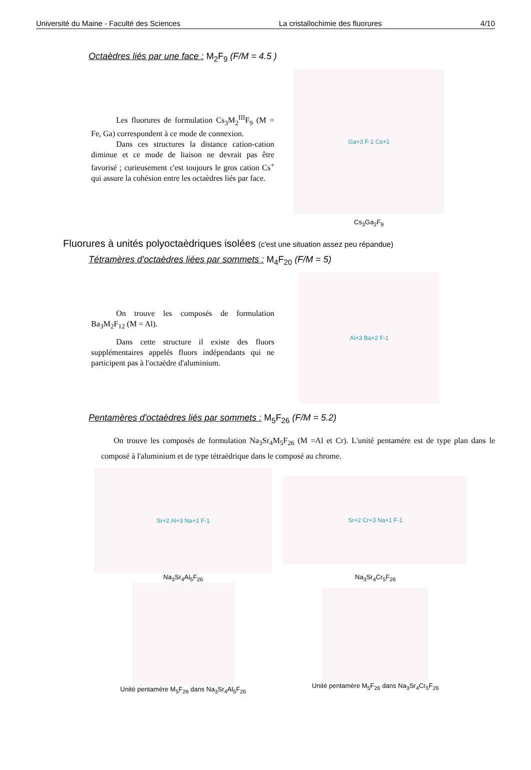Université du Maine - Faculté des Sciences La cristallochimie des fluorures 4/10
Octaèdres liés par une face : M<sub>2</sub>F<sub>9</sub> (F/M = 4.5 )
Les fluorures de formulation Cs<sub>3</sub>M<sub>2</sub><sup>III</sup>F<sub>9</sub> (M = Fe, Ga) correspondent à ce mode de connexion.
Dans ces structures la distance cation-cation diminue et ce mode de liaison ne devrait pas être favorisé ; curieusement c'est toujours le gros cation Cs<sup>+</sup> qui assure la cohésion entre les octaèdres liés par face.
Ga+3 F-1 Cs+1
Cs<sub>3</sub>Ga<sub>2</sub>F<sub>9</sub>
Fluorures à unités polyoctaèdriques isolées (c'est une situation assez peu répandue)
Tétramères d'octaèdres liées par sommets : M<sub>4</sub>F<sub>20</sub> (F/M = 5)
On trouve les composés de formulation Ba<sub>3</sub>M<sub>2</sub>F<sub>12</sub> (M = Al).
Dans cette structure il existe des fluors supplémentaires appelés fluors indépendants qui ne participent pas à l'octaèdre d'aluminium.
Al+3 Ba+2 F-1
Pentamères d'octaèdres liés par sommets : M<sub>5</sub>F<sub>26</sub> (F/M = 5.2)
On trouve les composés de formulation Na<sub>3</sub>Sr<sub>4</sub>M<sub>5</sub>F<sub>26</sub> (M =Al et Cr). L'unité pentamére est de type plan dans le composé à l'aluminium et de type tétraédrique dans le composé au chrome.
Sr+2 Al+3 Na+1 F-1
Na<sub>3</sub>Sr<sub>4</sub>Al<sub>5</sub>F<sub>26</sub>
Unité pentamère M<sub>5</sub>F<sub>26</sub> dans Na<sub>3</sub>Sr<sub>4</sub>Al<sub>5</sub>F<sub>26</sub>
Sr+2 Cr+3 Na+1 F-1
Na<sub>3</sub>Sr<sub>4</sub>Cr<sub>5</sub>F<sub>26</sub>
Unité pentamère M<sub>5</sub>F<sub>26</sub> dans Na<sub>3</sub>Sr<sub>4</sub>Cr<sub>5</sub>F<sub>26</sub>